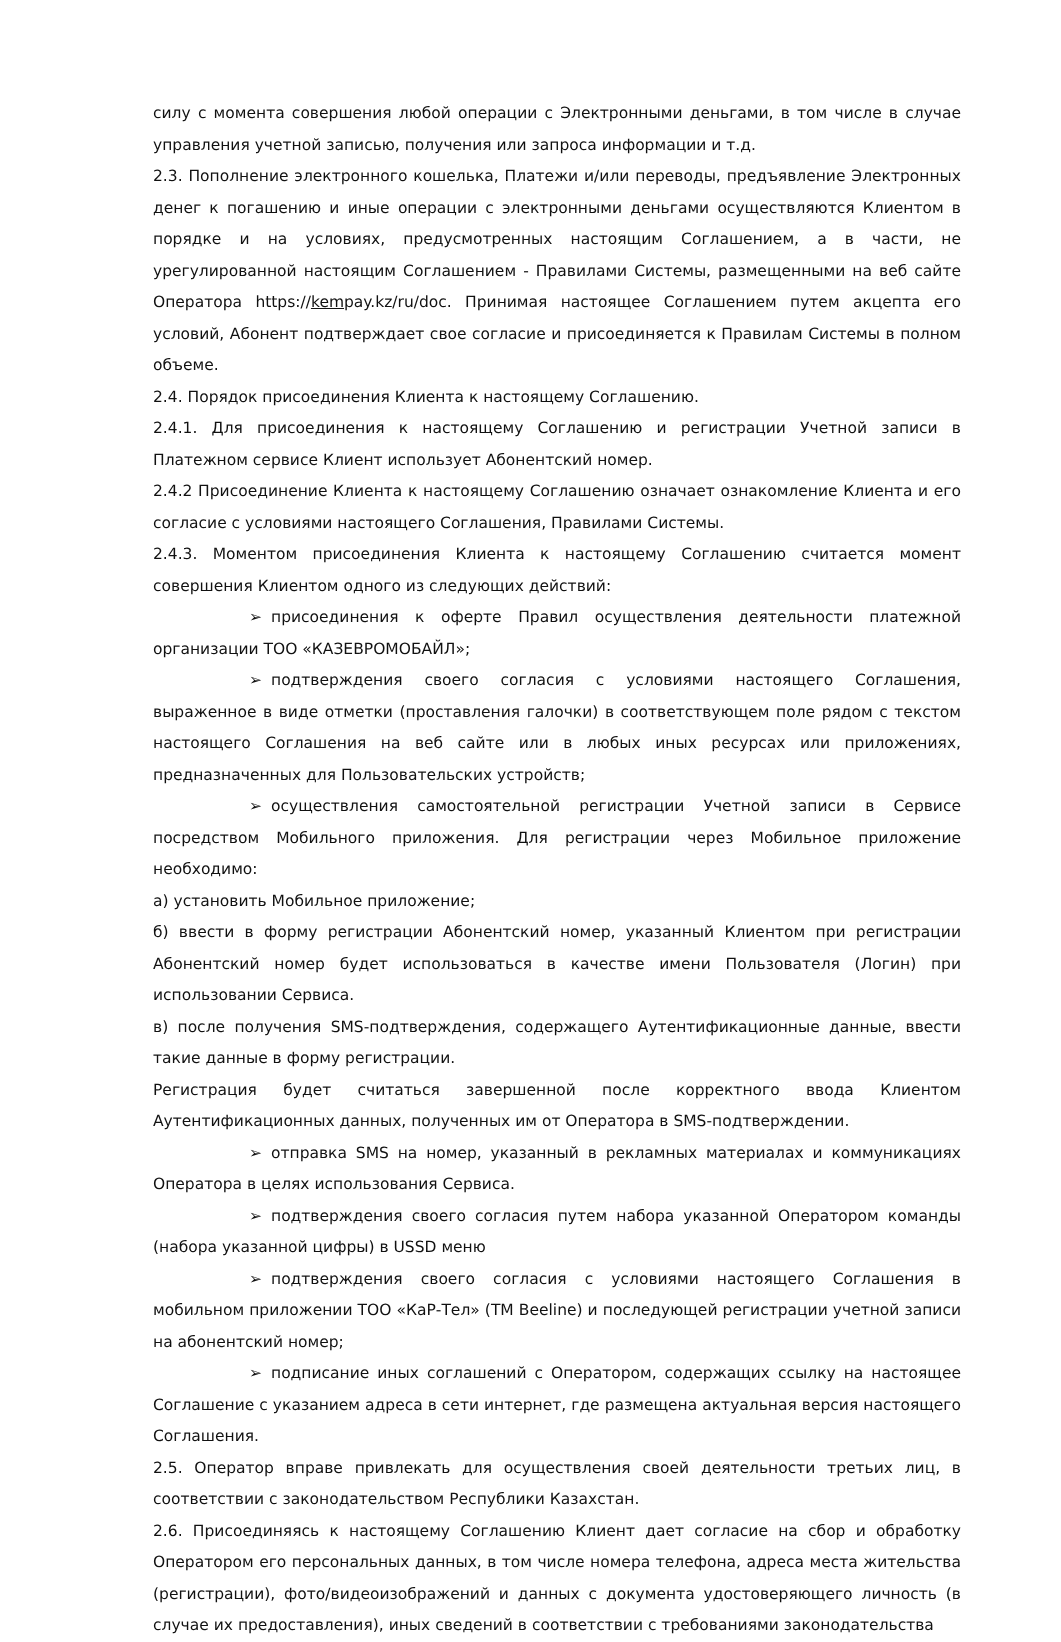силу с момента совершения любой операции с Электронными деньгами, в том числе в случае управления учетной записью, получения или запроса информации и т.д.
2.3. Пополнение электронного кошелька, Платежи и/или переводы, предъявление Электронных денег к погашению и иные операции с электронными деньгами осуществляются Клиентом в порядке и на условиях, предусмотренных настоящим Соглашением, а в части, не урегулированной настоящим Соглашением - Правилами Системы, размещенными на веб сайте Оператора https://kempay.kz/ru/doc. Принимая настоящее Соглашением путем акцепта его условий, Абонент подтверждает свое согласие и присоединяется к Правилам Системы в полном объеме.
2.4. Порядок присоединения Клиента к настоящему Соглашению.
2.4.1. Для присоединения к настоящему Соглашению и регистрации Учетной записи в Платежном сервисе Клиент использует Абонентский номер.
2.4.2 Присоединение Клиента к настоящему Соглашению означает ознакомление Клиента и его согласие с условиями настоящего Соглашения, Правилами Системы.
2.4.3. Моментом присоединения Клиента к настоящему Соглашению считается момент совершения Клиентом одного из следующих действий:
➢ присоединения к оферте Правил осуществления деятельности платежной организации ТОО «КАЗЕВРОМОБАЙЛ»;
➢ подтверждения своего согласия с условиями настоящего Соглашения, выраженное в виде отметки (проставления галочки) в соответствующем поле рядом с текстом настоящего Соглашения на веб сайте или в любых иных ресурсах или приложениях, предназначенных для Пользовательских устройств;
➢ осуществления самостоятельной регистрации Учетной записи в Сервисе посредством Мобильного приложения. Для регистрации через Мобильное приложение необходимо:
а) установить Мобильное приложение;
б) ввести в форму регистрации Абонентский номер, указанный Клиентом при регистрации Абонентский номер будет использоваться в качестве имени Пользователя (Логин) при использовании Сервиса.
в) после получения SMS-подтверждения, содержащего Аутентификационные данные, ввести такие данные в форму регистрации.
Регистрация будет считаться завершенной после корректного ввода Клиентом Аутентификационных данных, полученных им от Оператора в SMS-подтверждении.
➢ отправка SMS на номер, указанный в рекламных материалах и коммуникациях Оператора в целях использования Сервиса.
➢ подтверждения своего согласия путем набора указанной Оператором команды (набора указанной цифры) в USSD меню
➢ подтверждения своего согласия с условиями настоящего Соглашения в мобильном приложении ТОО «КаР-Тел» (ТМ Beeline) и последующей регистрации учетной записи на абонентский номер;
➢ подписание иных соглашений с Оператором, содержащих ссылку на настоящее Соглашение с указанием адреса в сети интернет, где размещена актуальная версия настоящего Соглашения.
2.5. Оператор вправе привлекать для осуществления своей деятельности третьих лиц, в соответствии с законодательством Республики Казахстан.
2.6. Присоединяясь к настоящему Соглашению Клиент дает согласие на сбор и обработку Оператором его персональных данных, в том числе номера телефона, адреса места жительства (регистрации), фото/видеоизображений и данных с документа удостоверяющего личность (в случае их предоставления), иных сведений в соответствии с требованиями законодательства